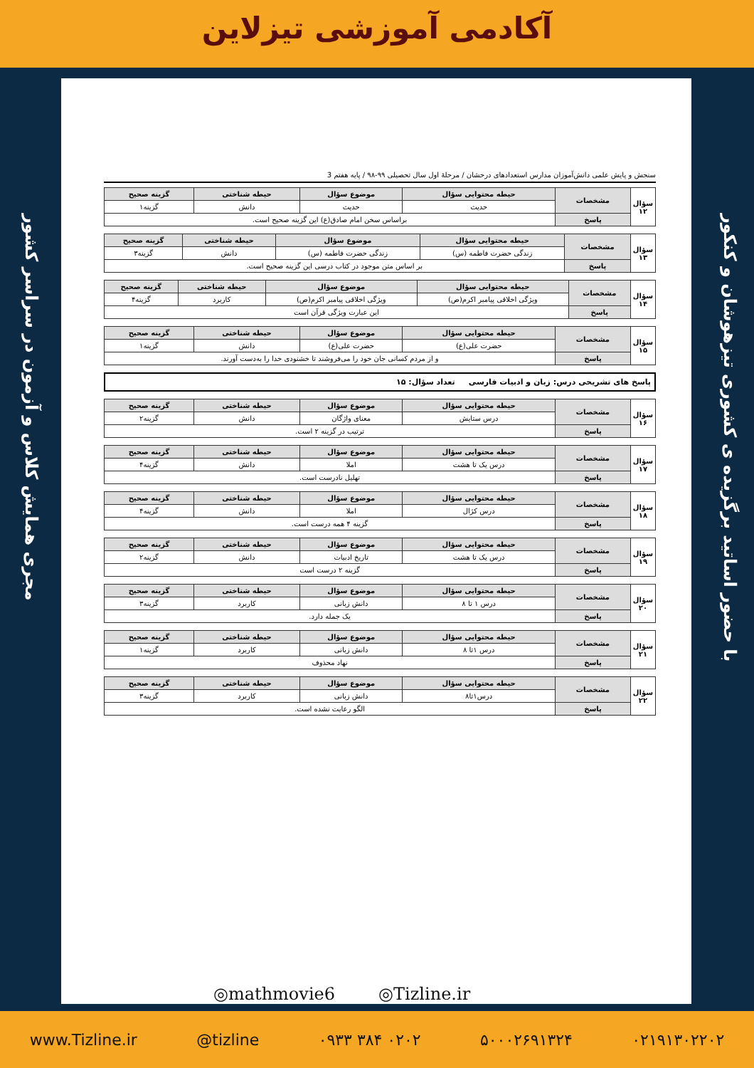آکادمی آموزشی تیزلاین
با حضور اساتید برگزیده ی کشوری تیزهوشان و کنکور
مجری همایش کلاس و آزمون در سراسر کشور
سنجش و پایش علمی دانش‌آموزان مدارس استعدادهای درخشان / مرحلهٔ اول سال تحصیلی ۹۹-۹۸ / پایه هفتم 3
| سؤال ۱۲ | مشخصات | حیطه محتوایی سؤال | موضوع سؤال | حیطه شناختی | گزینه صحیح |
| | | حدیث | حدیث | دانش | گزینه۱ |
| | پاسخ | براساس سخن امام صادق(ع) این گزینه صحیح است. | | | |
| سؤال ۱۳ | مشخصات | حیطه محتوایی سؤال | موضوع سؤال | حیطه شناختی | گزینه صحیح |
| | | زندگی حضرت فاطمه (س) | زندگی حضرت فاطمه (س) | دانش | گزینه۳ |
| | پاسخ | بر اساس متن موجود در کتاب درسی این گزینه صحیح است. | | | |
| سؤال ۱۴ | مشخصات | حیطه محتوایی سؤال | موضوع سؤال | حیطه شناختی | گزینه صحیح |
| | | ویژگی اخلاقی پیامبر اکرم(ص) | ویژگی اخلاقی پیامبر اکرم(ص) | کاربرد | گزینه۴ |
| | پاسخ | این عبارت ویژگی قرآن است | | | |
| سؤال ۱۵ | مشخصات | حیطه محتوایی سؤال | موضوع سؤال | حیطه شناختی | گزینه صحیح |
| | | حضرت علی(ع) | حضرت علی(ع) | دانش | گزینه۱ |
| | پاسخ | و از مردم کسانی جان خود را می‌فروشند تا خشنودی خدا را به‌دست آورند. | | | |
پاسخ های تشریحی درس: زبان و ادبیات فارسی تعداد سؤال: ۱۵
| سؤال ۱۶ | مشخصات | حیطه محتوایی سؤال | موضوع سؤال | حیطه شناختی | گزینه صحیح |
| | | درس ستایش | معنای واژگان | دانش | گزینه۲ |
| | پاسخ | ترتیب در گزینه ۲ است. | | | |
| سؤال ۱۷ | مشخصات | حیطه محتوایی سؤال | موضوع سؤال | حیطه شناختی | گزینه صحیح |
| | | درس یک تا هشت | املا | دانش | گزینه۴ |
| | پاسخ | تهلیل نادرست است. | | | |
| سؤال ۱۸ | مشخصات | حیطه محتوایی سؤال | موضوع سؤال | حیطه شناختی | گزینه صحیح |
| | | درس کژال | املا | دانش | گزینه۴ |
| | پاسخ | گزینه ۴ همه درست است. | | | |
| سؤال ۱۹ | مشخصات | حیطه محتوایی سؤال | موضوع سؤال | حیطه شناختی | گزینه صحیح |
| | | درس یک تا هشت | تاریخ ادبیات | دانش | گزینه۲ |
| | پاسخ | گزینه ۲ درست است | | | |
| سؤال ۲۰ | مشخصات | حیطه محتوایی سؤال | موضوع سؤال | حیطه شناختی | گزینه صحیح |
| | | درس ۱ تا ۸ | دانش زبانی | کاربرد | گزینه۳ |
| | پاسخ | یک جمله دارد. | | | |
| سؤال ۲۱ | مشخصات | حیطه محتوایی سؤال | موضوع سؤال | حیطه شناختی | گزینه صحیح |
| | | درس ۱تا ۸ | دانش زبانی | کاربرد | گزینه۱ |
| | پاسخ | نهاد محذوف | | | |
| سؤال ۲۲ | مشخصات | حیطه محتوایی سؤال | موضوع سؤال | حیطه شناختی | گزینه صحیح |
| | | درس۱تا۸ | دانش زبانی | کاربرد | گزینه۳ |
| | پاسخ | الگو رعایت نشده است. | | | |
◎mathmovie6 ◎Tizline.ir
www.Tizline.ir @tizline ۰۹۳۳ ۳۸۴ ۰۲۰۲ ۵۰۰۰۲۶۹۱۳۲۴ ۰۲۱۹۱۳۰۲۲۰۲